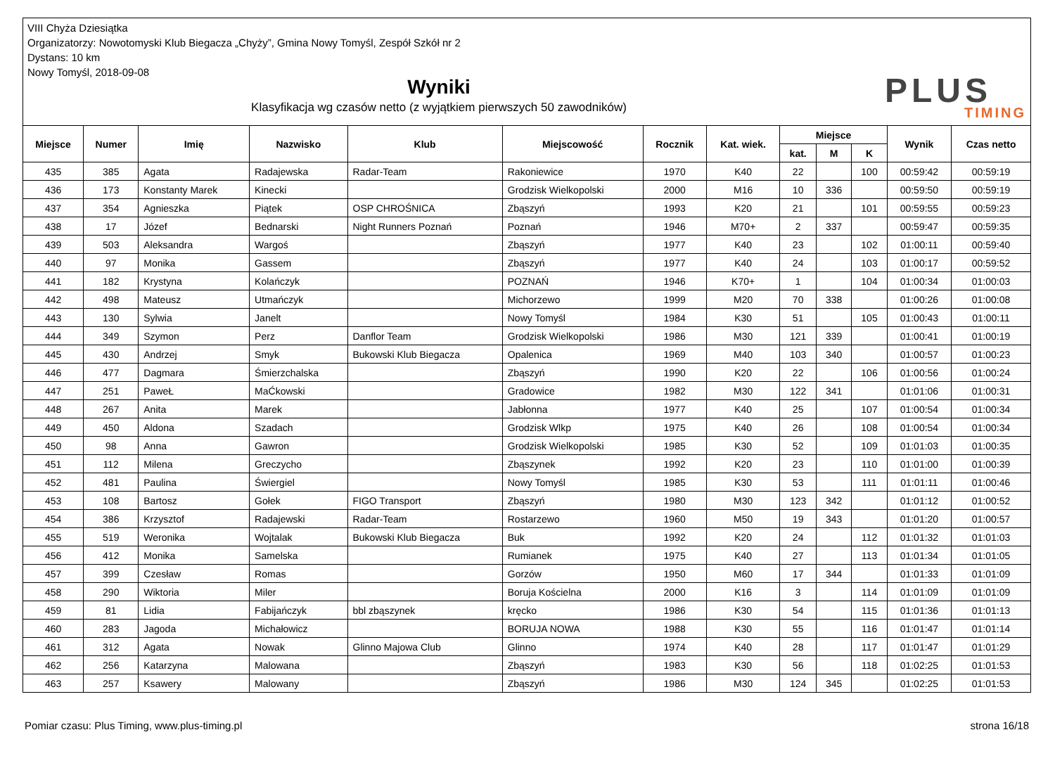VIII Chyża Dziesiątka
Organizatorzy: Nowotomyski Klub Biegacza „Chyży”, Gmina Nowy Tomyśl, Zespół Szkół nr 2
Dystans: 10 km
Nowy Tomyśl, 2018-09-08
Wyniki
Klasyfikacja wg czasów netto (z wyjątkiem pierwszych 50 zawodników)
PLUS
TIMING
| Miejsce | Numer | Imię | Nazwisko | Klub | Miejscowość | Rocznik | Kat. wiek. | Miejsce | | | Wynik | Czas netto |
| --- | --- | --- | --- | --- | --- | --- | --- | --- | --- | --- | --- | --- |
| | | | | | | | | kat. | M | K | | |
| 435 | 385 | Agata | Radajewska | Radar-Team | Rakoniewice | 1970 | K40 | 22 | | 100 | 00:59:42 | 00:59:19 |
| 436 | 173 | Konstanty Marek | Kinecki | | Grodzisk Wielkopolski | 2000 | M16 | 10 | 336 | | 00:59:50 | 00:59:19 |
| 437 | 354 | Agnieszka | Piątek | OSP CHROŚNICA | Zbąszyń | 1993 | K20 | 21 | | 101 | 00:59:55 | 00:59:23 |
| 438 | 17 | Józef | Bednarski | Night Runners Poznań | Poznań | 1946 | M70+ | 2 | 337 | | 00:59:47 | 00:59:35 |
| 439 | 503 | Aleksandra | Wargoś | | Zbąszyń | 1977 | K40 | 23 | | 102 | 01:00:11 | 00:59:40 |
| 440 | 97 | Monika | Gassem | | Zbąszyń | 1977 | K40 | 24 | | 103 | 01:00:17 | 00:59:52 |
| 441 | 182 | Krystyna | Kolańczyk | | POZNAŃ | 1946 | K70+ | 1 | | 104 | 01:00:34 | 01:00:03 |
| 442 | 498 | Mateusz | Utmańczyk | | Michorzewo | 1999 | M20 | 70 | 338 | | 01:00:26 | 01:00:08 |
| 443 | 130 | Sylwia | Janelt | | Nowy Tomyśl | 1984 | K30 | 51 | | 105 | 01:00:43 | 01:00:11 |
| 444 | 349 | Szymon | Perz | Danflor Team | Grodzisk Wielkopolski | 1986 | M30 | 121 | 339 | | 01:00:41 | 01:00:19 |
| 445 | 430 | Andrzej | Smyk | Bukowski Klub Biegacza | Opalenica | 1969 | M40 | 103 | 340 | | 01:00:57 | 01:00:23 |
| 446 | 477 | Dagmara | Śmierzchalska | | Zbąszyń | 1990 | K20 | 22 | | 106 | 01:00:56 | 01:00:24 |
| 447 | 251 | PaweŁ | MaĆkowski | | Gradowice | 1982 | M30 | 122 | 341 | | 01:01:06 | 01:00:31 |
| 448 | 267 | Anita | Marek | | Jabłonna | 1977 | K40 | 25 | | 107 | 01:00:54 | 01:00:34 |
| 449 | 450 | Aldona | Szadach | | Grodzisk Wlkp | 1975 | K40 | 26 | | 108 | 01:00:54 | 01:00:34 |
| 450 | 98 | Anna | Gawron | | Grodzisk Wielkopolski | 1985 | K30 | 52 | | 109 | 01:01:03 | 01:00:35 |
| 451 | 112 | Milena | Greczycho | | Zbąszynek | 1992 | K20 | 23 | | 110 | 01:01:00 | 01:00:39 |
| 452 | 481 | Paulina | Świergiel | | Nowy Tomyśl | 1985 | K30 | 53 | | 111 | 01:01:11 | 01:00:46 |
| 453 | 108 | Bartosz | Gołek | FIGO Transport | Zbąszyń | 1980 | M30 | 123 | 342 | | 01:01:12 | 01:00:52 |
| 454 | 386 | Krzysztof | Radajewski | Radar-Team | Rostarzewo | 1960 | M50 | 19 | 343 | | 01:01:20 | 01:00:57 |
| 455 | 519 | Weronika | Wojtalak | Bukowski Klub Biegacza | Buk | 1992 | K20 | 24 | | 112 | 01:01:32 | 01:01:03 |
| 456 | 412 | Monika | Samelska | | Rumianek | 1975 | K40 | 27 | | 113 | 01:01:34 | 01:01:05 |
| 457 | 399 | Czesław | Romas | | Gorzów | 1950 | M60 | 17 | 344 | | 01:01:33 | 01:01:09 |
| 458 | 290 | Wiktoria | Miler | | Boruja Kościelna | 2000 | K16 | 3 | | 114 | 01:01:09 | 01:01:09 |
| 459 | 81 | Lidia | Fabijańczyk | bbl zbąszynek | kręcko | 1986 | K30 | 54 | | 115 | 01:01:36 | 01:01:13 |
| 460 | 283 | Jagoda | Michałowicz | | BORUJA NOWA | 1988 | K30 | 55 | | 116 | 01:01:47 | 01:01:14 |
| 461 | 312 | Agata | Nowak | Glinno Majowa Club | Glinno | 1974 | K40 | 28 | | 117 | 01:01:47 | 01:01:29 |
| 462 | 256 | Katarzyna | Malowana | | Zbąszyń | 1983 | K30 | 56 | | 118 | 01:02:25 | 01:01:53 |
| 463 | 257 | Ksawery | Malowany | | Zbąszyń | 1986 | M30 | 124 | 345 | | 01:02:25 | 01:01:53 |
Pomiar czasu: Plus Timing, www.plus-timing.pl strona 16/18